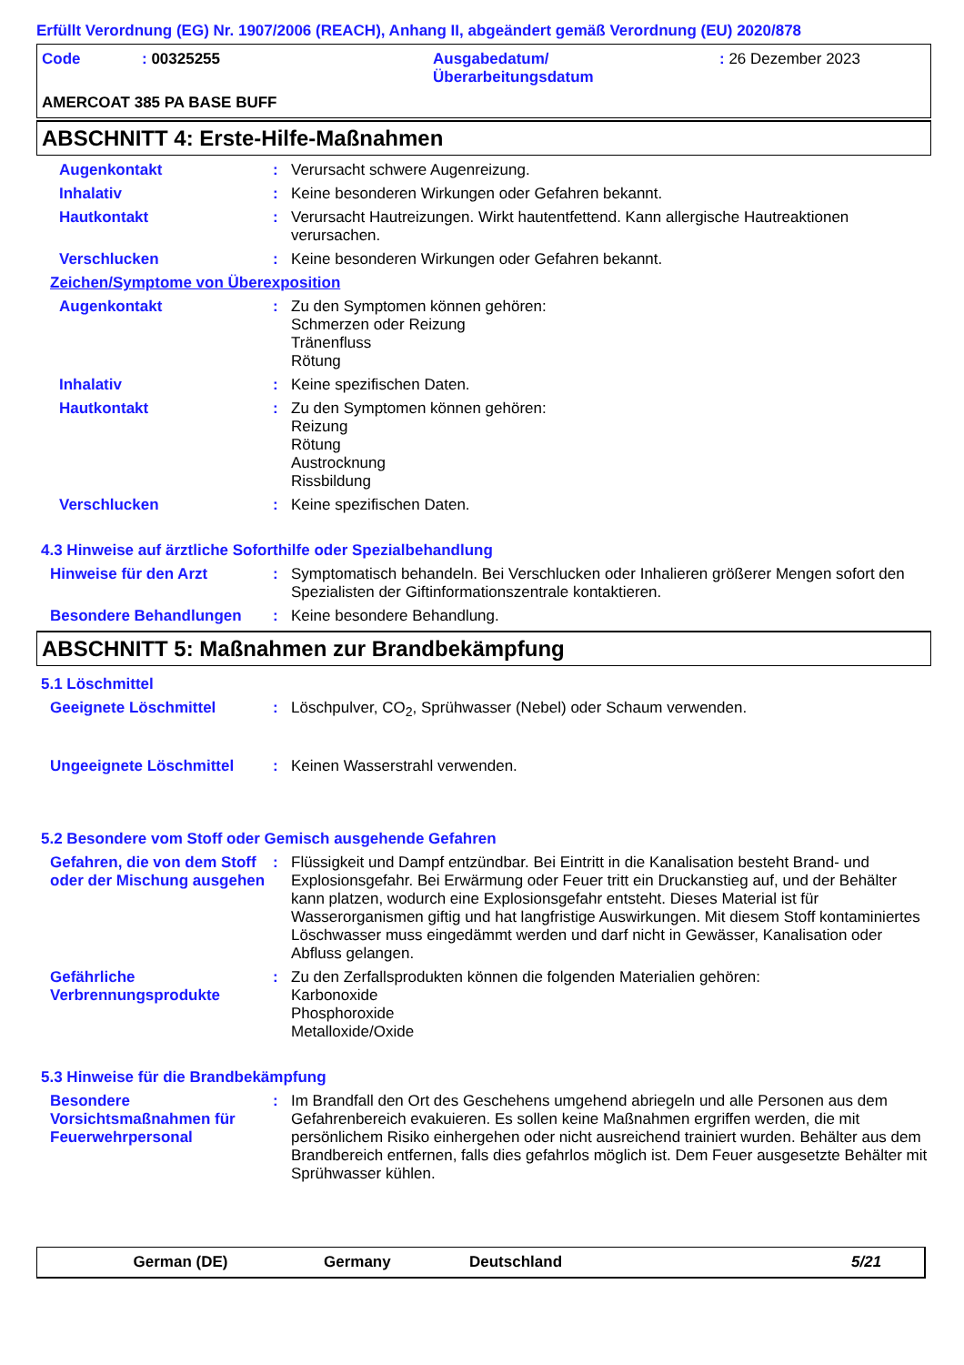Erfüllt Verordnung (EG) Nr. 1907/2006 (REACH), Anhang II, abgeändert gemäß Verordnung (EU) 2020/878
Code: 00325255 Ausgabedatum/
Überarbeitungsdatum: 26 Dezember 2023
AMERCOAT 385 PA BASE BUFF
ABSCHNITT 4: Erste-Hilfe-Maßnahmen
Augenkontakt: Verursacht schwere Augenreizung.
Inhalativ: Keine besonderen Wirkungen oder Gefahren bekannt.
Hautkontakt: Verursacht Hautreizungen. Wirkt hautentfettend. Kann allergische Hautreaktionen verursachen.
Verschlucken: Keine besonderen Wirkungen oder Gefahren bekannt.
Zeichen/Symptome von Überexposition
Augenkontakt: Zu den Symptomen können gehören:
Schmerzen oder Reizung
Tränenfluss
Rötung
Inhalativ: Keine spezifischen Daten.
Hautkontakt: Zu den Symptomen können gehören:
Reizung
Rötung
Austrocknung
Rissbildung
Verschlucken: Keine spezifischen Daten.
4.3 Hinweise auf ärztliche Soforthilfe oder Spezialbehandlung
Hinweise für den Arzt: Symptomatisch behandeln. Bei Verschlucken oder Inhalieren größerer Mengen sofort den Spezialisten der Giftinformationszentrale kontaktieren.
Besondere Behandlungen: Keine besondere Behandlung.
ABSCHNITT 5: Maßnahmen zur Brandbekämpfung
5.1 Löschmittel
Geeignete Löschmittel: Löschpulver, CO<sub>2</sub>, Sprühwasser (Nebel) oder Schaum verwenden.
Ungeeignete Löschmittel: Keinen Wasserstrahl verwenden.
5.2 Besondere vom Stoff oder Gemisch ausgehende Gefahren
Gefahren, die von dem Stoff oder der Mischung ausgehen: Flüssigkeit und Dampf entzündbar. Bei Eintritt in die Kanalisation besteht Brand- und Explosionsgefahr. Bei Erwärmung oder Feuer tritt ein Druckanstieg auf, und der Behälter kann platzen, wodurch eine Explosionsgefahr entsteht. Dieses Material ist für Wasserorganismen giftig und hat langfristige Auswirkungen. Mit diesem Stoff kontaminiertes Löschwasser muss eingedämmt werden und darf nicht in Gewässer, Kanalisation oder Abfluss gelangen.
Gefährliche Verbrennungsprodukte: Zu den Zerfallsprodukten können die folgenden Materialien gehören:
Karbonoxide
Phosphoroxide
Metalloxide/Oxide
5.3 Hinweise für die Brandbekämpfung
Besondere Vorsichtsmaßnahmen für Feuerwehrpersonal: Im Brandfall den Ort des Geschehens umgehend abriegeln und alle Personen aus dem Gefahrenbereich evakuieren. Es sollen keine Maßnahmen ergriffen werden, die mit persönlichem Risiko einhergehen oder nicht ausreichend trainiert wurden. Behälter aus dem Brandbereich entfernen, falls dies gefahrlos möglich ist. Dem Feuer ausgesetzte Behälter mit Sprühwasser kühlen.
German (DE) Germany Deutschland 5/21